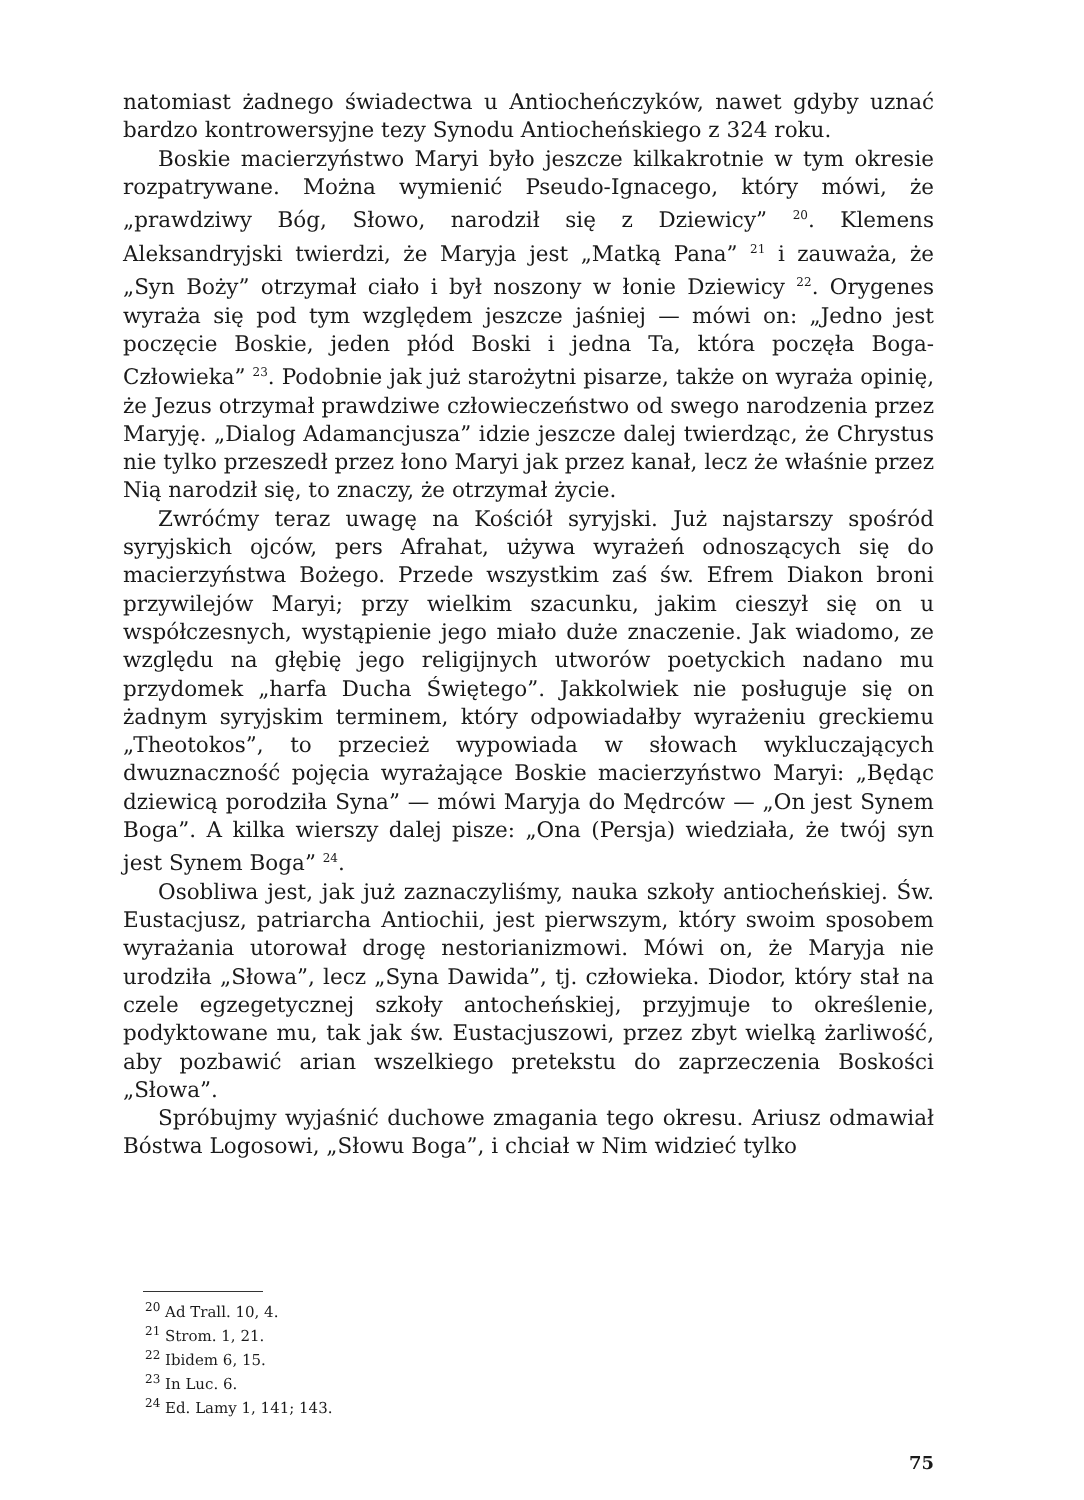natomiast żadnego świadectwa u Antiocheńczyków, nawet gdyby uznać bardzo kontrowersyjne tezy Synodu Antiocheńskiego z 324 roku.
Boskie macierzyństwo Maryi było jeszcze kilkakrotnie w tym okresie rozpatrywane. Można wymienić Pseudo-Ignacego, który mówi, że „prawdziwy Bóg, Słowo, narodził się z Dziewicy” <sup>20</sup>. Klemens Aleksandryjski twierdzi, że Maryja jest „Matką Pana” <sup>21</sup> i zauważa, że „Syn Boży” otrzymał ciało i był noszony w łonie Dziewicy <sup>22</sup>. Orygenes wyraża się pod tym względem jeszcze jaśniej — mówi on: „Jedno jest poczęcie Boskie, jeden płód Boski i jedna Ta, która poczęła Boga-Człowieka” <sup>23</sup>. Podobnie jak już starożytni pisarze, także on wyraża opinię, że Jezus otrzymał prawdziwe człowieczeństwo od swego narodzenia przez Maryję. „Dialog Adamancjusza” idzie jeszcze dalej twierdząc, że Chrystus nie tylko przeszedł przez łono Maryi jak przez kanał, lecz że właśnie przez Nią narodził się, to znaczy, że otrzymał życie.
Zwróćmy teraz uwagę na Kościół syryjski. Już najstarszy spośród syryjskich ojców, pers Afrahat, używa wyrażeń odnoszących się do macierzyństwa Bożego. Przede wszystkim zaś św. Efrem Diakon broni przywilejów Maryi; przy wielkim szacunku, jakim cieszył się on u współczesnych, wystąpienie jego miało duże znaczenie. Jak wiadomo, ze względu na głębię jego religijnych utworów poetyckich nadano mu przydomek „harfa Ducha Świętego”. Jakkolwiek nie posługuje się on żadnym syryjskim terminem, który odpowiadałby wyrażeniu greckiemu „Theotokos”, to przecież wypowiada w słowach wykluczających dwuznaczność pojęcia wyrażające Boskie macierzyństwo Maryi: „Będąc dziewicą porodziła Syna” — mówi Maryja do Mędrców — „On jest Synem Boga”. A kilka wierszy dalej pisze: „Ona (Persja) wiedziała, że twój syn jest Synem Boga” <sup>24</sup>.
Osobliwa jest, jak już zaznaczyliśmy, nauka szkoły antiocheńskiej. Św. Eustacjusz, patriarcha Antiochii, jest pierwszym, który swoim sposobem wyrażania utorował drogę nestorianizmowi. Mówi on, że Maryja nie urodziła „Słowa”, lecz „Syna Dawida”, tj. człowieka. Diodor, który stał na czele egzegetycznej szkoły antocheńskiej, przyjmuje to określenie, podyktowane mu, tak jak św. Eustacjuszowi, przez zbyt wielką żarliwość, aby pozbawić arian wszelkiego pretekstu do zaprzeczenia Boskości „Słowa”.
Spróbujmy wyjaśnić duchowe zmagania tego okresu. Ariusz odmawiał Bóstwa Logosowi, „Słowu Boga”, i chciał w Nim widzieć tylko
<sup>20</sup> Ad Trall. 10, 4.
<sup>21</sup> Strom. 1, 21.
<sup>22</sup> Ibidem 6, 15.
<sup>23</sup> In Luc. 6.
<sup>24</sup> Ed. Lamy 1, 141; 143.
75